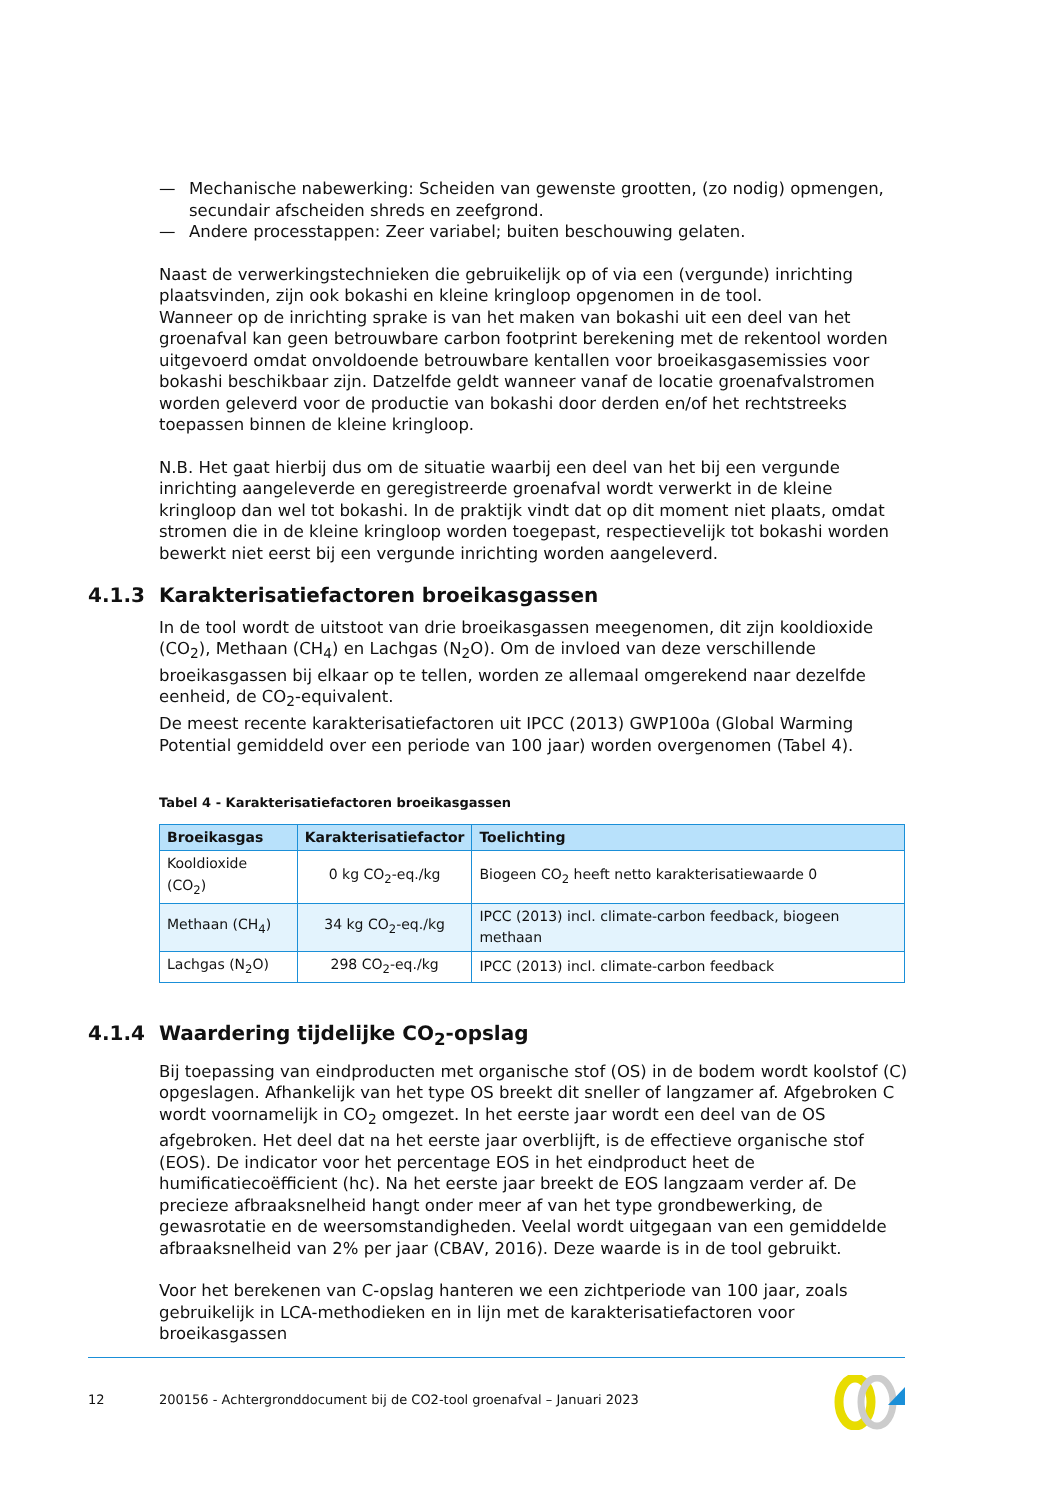— Mechanische nabewerking: Scheiden van gewenste grootten, (zo nodig) opmengen, secundair afscheiden shreds en zeefgrond.
— Andere processtappen: Zeer variabel; buiten beschouwing gelaten.
Naast de verwerkingstechnieken die gebruikelijk op of via een (vergunde) inrichting plaatsvinden, zijn ook bokashi en kleine kringloop opgenomen in de tool.
Wanneer op de inrichting sprake is van het maken van bokashi uit een deel van het groenafval kan geen betrouwbare carbon footprint berekening met de rekentool worden uitgevoerd omdat onvoldoende betrouwbare kentallen voor broeikasgasemissies voor bokashi beschikbaar zijn. Datzelfde geldt wanneer vanaf de locatie groenafvalstromen worden geleverd voor de productie van bokashi door derden en/of het rechtstreeks toepassen binnen de kleine kringloop.
N.B. Het gaat hierbij dus om de situatie waarbij een deel van het bij een vergunde inrichting aangeleverde en geregistreerde groenafval wordt verwerkt in de kleine kringloop dan wel tot bokashi. In de praktijk vindt dat op dit moment niet plaats, omdat stromen die in de kleine kringloop worden toegepast, respectievelijk tot bokashi worden bewerkt niet eerst bij een vergunde inrichting worden aangeleverd.
4.1.3 Karakterisatiefactoren broeikasgassen
In de tool wordt de uitstoot van drie broeikasgassen meegenomen, dit zijn kooldioxide (CO<sub>2</sub>), Methaan (CH<sub>4</sub>) en Lachgas (N<sub>2</sub>O). Om de invloed van deze verschillende broeikasgassen bij elkaar op te tellen, worden ze allemaal omgerekend naar dezelfde eenheid, de CO<sub>2</sub>-equivalent.
De meest recente karakterisatiefactoren uit IPCC (2013) GWP100a (Global Warming Potential gemiddeld over een periode van 100 jaar) worden overgenomen (Tabel 4).
Tabel 4 - Karakterisatiefactoren broeikasgassen
| Broeikasgas | Karakterisatiefactor | Toelichting |
| --- | --- | --- |
| Kooldioxide (CO<sub>2</sub>) | 0 kg CO<sub>2</sub>-eq./kg | Biogeen CO<sub>2</sub> heeft netto karakterisatiewaarde 0 |
| Methaan (CH<sub>4</sub>) | 34 kg CO<sub>2</sub>-eq./kg | IPCC (2013) incl. climate-carbon feedback, biogeen methaan |
| Lachgas (N<sub>2</sub>O) | 298 CO<sub>2</sub>-eq./kg | IPCC (2013) incl. climate-carbon feedback |
4.1.4 Waardering tijdelijke CO<sub>2</sub>-opslag
Bij toepassing van eindproducten met organische stof (OS) in de bodem wordt koolstof (C) opgeslagen. Afhankelijk van het type OS breekt dit sneller of langzamer af. Afgebroken C wordt voornamelijk in CO<sub>2</sub> omgezet. In het eerste jaar wordt een deel van de OS afgebroken. Het deel dat na het eerste jaar overblijft, is de effectieve organische stof (EOS). De indicator voor het percentage EOS in het eindproduct heet de humificatiecoëfficient (hc). Na het eerste jaar breekt de EOS langzaam verder af. De precieze afbraaksnelheid hangt onder meer af van het type grondbewerking, de gewasrotatie en de weersomstandigheden. Veelal wordt uitgegaan van een gemiddelde afbraaksnelheid van 2% per jaar (CBAV, 2016). Deze waarde is in de tool gebruikt.
Voor het berekenen van C-opslag hanteren we een zichtperiode van 100 jaar, zoals gebruikelijk in LCA-methodieken en in lijn met de karakterisatiefactoren voor broeikasgassen
12 200156 - Achtergronddocument bij de CO2-tool groenafval – Januari 2023